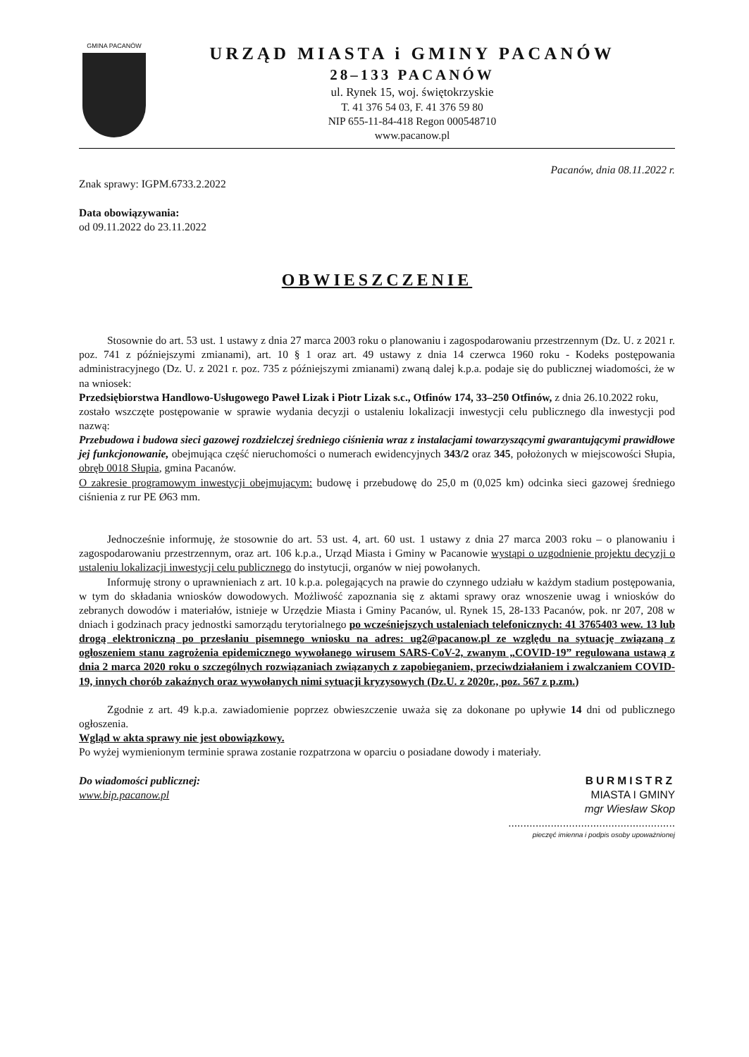GMINA PACANÓW
URZĄD MIASTA i GMINY PACANÓW
28–133 PACANÓW
ul. Rynek 15, woj. świętokrzyskie
T. 41 376 54 03, F. 41 376 59 80
NIP 655-11-84-418 Regon 000548710
www.pacanow.pl
Pacanów, dnia 08.11.2022 r.
Znak sprawy: IGPM.6733.2.2022
Data obowiązywania:
od 09.11.2022 do 23.11.2022
OBWIESZCZENIE
Stosownie do art. 53 ust. 1 ustawy z dnia 27 marca 2003 roku o planowaniu i zagospodarowaniu przestrzennym (Dz. U. z 2021 r. poz. 741 z późniejszymi zmianami), art. 10 § 1 oraz art. 49 ustawy z dnia 14 czerwca 1960 roku - Kodeks postępowania administracyjnego (Dz. U. z 2021 r. poz. 735 z późniejszymi zmianami) zwaną dalej k.p.a. podaje się do publicznej wiadomości, że w na wniosek:
Przedsiębiorstwa Handlowo-Usługowego Paweł Lizak i Piotr Lizak s.c., Otfinów 174, 33–250 Otfinów, z dnia 26.10.2022 roku,
zostało wszczęte postępowanie w sprawie wydania decyzji o ustaleniu lokalizacji inwestycji celu publicznego dla inwestycji pod nazwą:
Przebudowa i budowa sieci gazowej rozdzielczej średniego ciśnienia wraz z instalacjami towarzyszącymi gwarantującymi prawidłowe jej funkcjonowanie, obejmująca część nieruchomości o numerach ewidencyjnych 343/2 oraz 345, położonych w miejscowości Słupia, obręb 0018 Słupia, gmina Pacanów.
O zakresie programowym inwestycji obejmującym: budowę i przebudowę do 25,0 m (0,025 km) odcinka sieci gazowej średniego ciśnienia z rur PE Ø63 mm.
Jednocześnie informuję, że stosownie do art. 53 ust. 4, art. 60 ust. 1 ustawy z dnia 27 marca 2003 roku – o planowaniu i zagospodarowaniu przestrzennym, oraz art. 106 k.p.a., Urząd Miasta i Gminy w Pacanowie wystąpi o uzgodnienie projektu decyzji o ustaleniu lokalizacji inwestycji celu publicznego do instytucji, organów w niej powołanych.
Informuję strony o uprawnieniach z art. 10 k.p.a. polegających na prawie do czynnego udziału w każdym stadium postępowania, w tym do składania wniosków dowodowych. Możliwość zapoznania się z aktami sprawy oraz wnoszenie uwag i wniosków do zebranych dowodów i materiałów, istnieje w Urzędzie Miasta i Gminy Pacanów, ul. Rynek 15, 28-133 Pacanów, pok. nr 207, 208 w dniach i godzinach pracy jednostki samorządu terytorialnego po wcześniejszych ustaleniach telefonicznych: 41 3765403 wew. 13 lub drogą elektroniczną po przesłaniu pisemnego wniosku na adres: ug2@pacanow.pl ze względu na sytuację związaną z ogłoszeniem stanu zagrożenia epidemicznego wywołanego wirusem SARS-CoV-2, zwanym „COVID-19” regulowana ustawą z dnia 2 marca 2020 roku o szczególnych rozwiązaniach związanych z zapobieganiem, przeciwdziałaniem i zwalczaniem COVID-19, innych chorób zakaźnych oraz wywołanych nimi sytuacji kryzysowych (Dz.U. z 2020r., poz. 567 z p.zm.)
Zgodnie z art. 49 k.p.a. zawiadomienie poprzez obwieszczenie uważa się za dokonane po upływie 14 dni od publicznego ogłoszenia.
Wgląd w akta sprawy nie jest obowiązkowy.
Po wyżej wymienionym terminie sprawa zostanie rozpatrzona w oparciu o posiadane dowody i materiały.
Do wiadomości publicznej:
www.bip.pacanow.pl
BURMISTRZ
MIASTA I GMINY
mgr Wiesław Skop
.......................................................
pieczęć imienna i podpis osoby upoważnionej